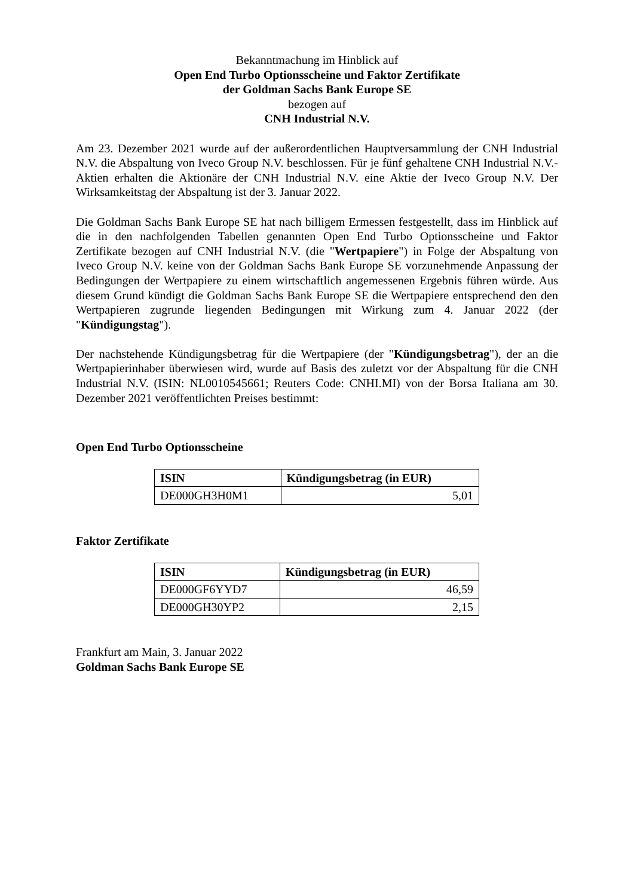Bekanntmachung im Hinblick auf
Open End Turbo Optionsscheine und Faktor Zertifikate
der Goldman Sachs Bank Europe SE
bezogen auf
CNH Industrial N.V.
Am 23. Dezember 2021 wurde auf der außerordentlichen Hauptversammlung der CNH Industrial N.V. die Abspaltung von Iveco Group N.V. beschlossen. Für je fünf gehaltene CNH Industrial N.V.-Aktien erhalten die Aktionäre der CNH Industrial N.V. eine Aktie der Iveco Group N.V. Der Wirksamkeitstag der Abspaltung ist der 3. Januar 2022.
Die Goldman Sachs Bank Europe SE hat nach billigem Ermessen festgestellt, dass im Hinblick auf die in den nachfolgenden Tabellen genannten Open End Turbo Optionsscheine und Faktor Zertifikate bezogen auf CNH Industrial N.V. (die "Wertpapiere") in Folge der Abspaltung von Iveco Group N.V. keine von der Goldman Sachs Bank Europe SE vorzunehmende Anpassung der Bedingungen der Wertpapiere zu einem wirtschaftlich angemessenen Ergebnis führen würde. Aus diesem Grund kündigt die Goldman Sachs Bank Europe SE die Wertpapiere entsprechend den den Wertpapieren zugrunde liegenden Bedingungen mit Wirkung zum 4. Januar 2022 (der "Kündigungstag").
Der nachstehende Kündigungsbetrag für die Wertpapiere (der "Kündigungsbetrag"), der an die Wertpapierinhaber überwiesen wird, wurde auf Basis des zuletzt vor der Abspaltung für die CNH Industrial N.V. (ISIN: NL0010545661; Reuters Code: CNHI.MI) von der Borsa Italiana am 30. Dezember 2021 veröffentlichten Preises bestimmt:
Open End Turbo Optionsscheine
| ISIN | Kündigungsbetrag (in EUR) |
| --- | --- |
| DE000GH3H0M1 | 5,01 |
Faktor Zertifikate
| ISIN | Kündigungsbetrag (in EUR) |
| --- | --- |
| DE000GF6YYD7 | 46,59 |
| DE000GH30YP2 | 2,15 |
Frankfurt am Main, 3. Januar 2022
Goldman Sachs Bank Europe SE